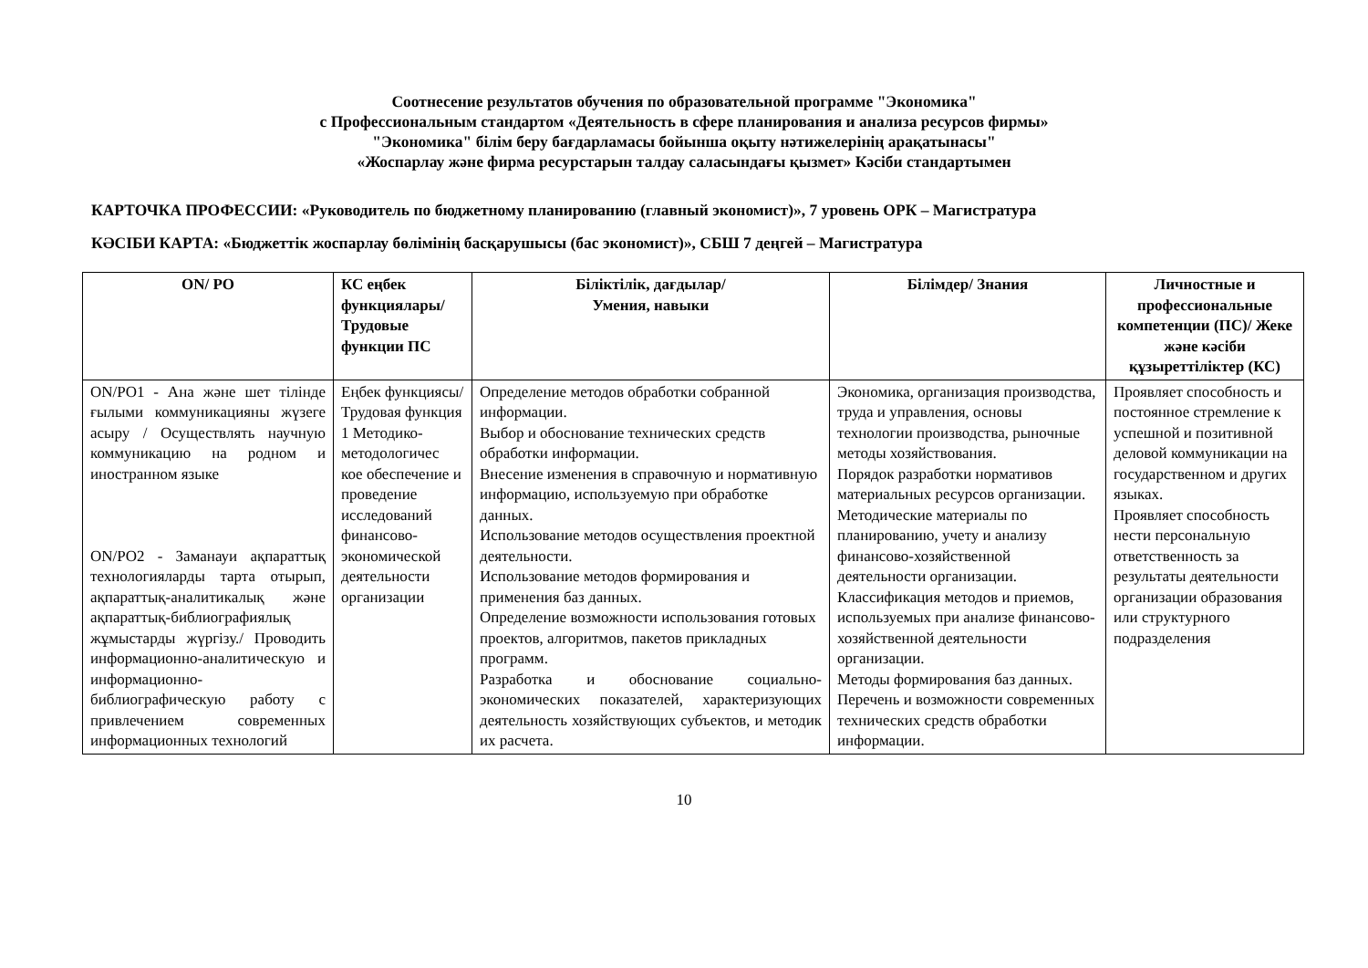Соотнесение результатов обучения по образовательной программе "Экономика"
с Профессиональным стандартом «Деятельность в сфере планирования и анализа ресурсов фирмы»
"Экономика" білім беру бағдарламасы бойынша оқыту нәтижелерінің арақатынасы"
«Жоспарлау және фирма ресурстарын талдау саласындағы қызмет» Кәсіби стандартымен
КАРТОЧКА ПРОФЕССИИ: «Руководитель по бюджетному планированию (главный экономист)», 7 уровень ОРК – Магистратура
КӘСІБИ КАРТА: «Бюджеттік жоспарлау бөлімінің басқарушысы (бас экономист)», СБШ 7 деңгей – Магистратура
| ON/ PO | КС еңбек функциялары/ Трудовые функции ПС | Біліктілік, дағдылар/ Умения, навыки | Білімдер/ Знания | Личностные и профессиональные компетенции (ПС)/ Жеке және кәсіби құзыреттіліктер (КС) |
| --- | --- | --- | --- | --- |
| ON/PO1 - Ана және шет тілінде ғылыми коммуникацияны жүзеге асыру / Осуществлять научную коммуникацию на родном и иностранном языке ON/PO2 - Заманауи ақпараттық технологияларды тарта отырып, ақпараттық-аналитикалық және ақпараттық-библиографиялық жұмыстарды жүргізу./ Проводить информационно-аналитическую и информационно-библиографическую работу с привлечением современных информационных технологий | Еңбек функциясы/ Трудовая функция 1 Методико-методологичес кое обеспечение и проведение исследований финансово-экономической деятельности организации | Определение методов обработки собранной информации. Выбор и обоснование технических средств обработки информации. Внесение изменения в справочную и нормативную информацию, используемую при обработке данных. Использование методов осуществления проектной деятельности. Использование методов формирования и применения баз данных. Определение возможности использования готовых проектов, алгоритмов, пакетов прикладных программ. Разработка и обоснование социально-экономических показателей, характеризующих деятельность хозяйствующих субъектов, и методик их расчета. | Экономика, организация производства, труда и управления, основы технологии производства, рыночные методы хозяйствования. Порядок разработки нормативов материальных ресурсов организации. Методические материалы по планированию, учету и анализу финансово-хозяйственной деятельности организации. Классификация методов и приемов, используемых при анализе финансово-хозяйственной деятельности организации. Методы формирования баз данных. Перечень и возможности современных технических средств обработки информации. | Проявляет способность и постоянное стремление к успешной и позитивной деловой коммуникации на государственном и других языках. Проявляет способность нести персональную ответственность за результаты деятельности организации образования или структурного подразделения |
10